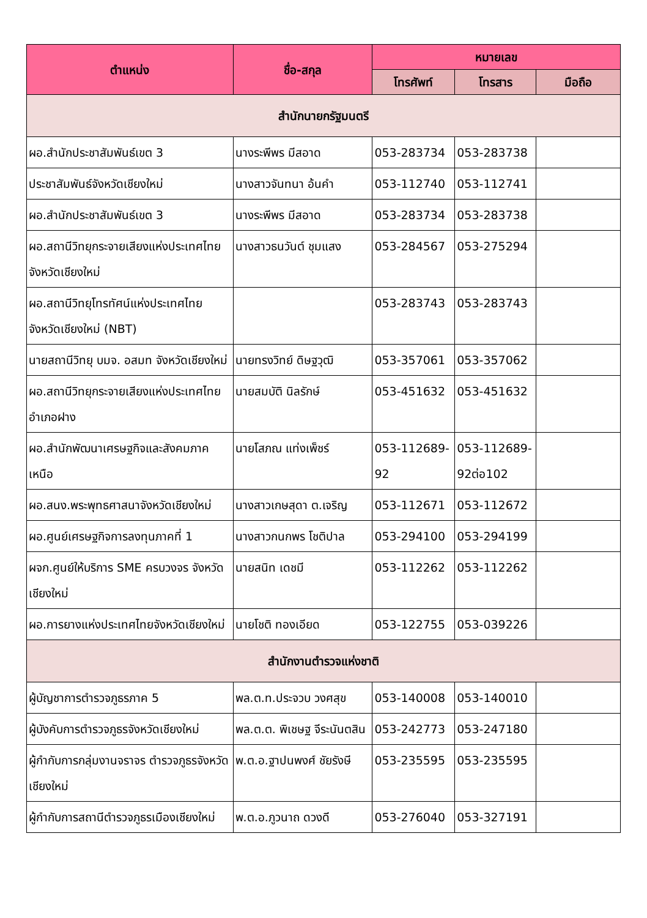| ตำแหน่ง | ชื่อ-สกุล | หมายเลข | | |
| --- | --- | --- | --- | --- |
| | | โทรศัพท์ | โทรสาร | มือถือ |
| สำนักนายกรัฐมนตรี | | | | |
| ผอ.สำนักประชาสัมพันธ์เขต 3 | นางระพีพร มีสอาด | 053-283734 | 053-283738 | |
| ประชาสัมพันธ์จังหวัดเชียงใหม่ | นางสาวจันทนา อ้นคำ | 053-112740 | 053-112741 | |
| ผอ.สำนักประชาสัมพันธ์เขต 3 | นางระพีพร มีสอาด | 053-283734 | 053-283738 | |
| ผอ.สถานีวิทยุกระจายเสียงแห่งประเทศไทย จังหวัดเชียงใหม่ | นางสาวธนวันต์ ชุมแสง | 053-284567 | 053-275294 | |
| ผอ.สถานีวิทยุโทรทัศน์แห่งประเทศไทย จังหวัดเชียงใหม่ (NBT) | | 053-283743 | 053-283743 | |
| นายสถานีวิทยุ บมจ. อสมท จังหวัดเชียงใหม่ | นายทรงวิทย์ ดิษฐวุฒิ | 053-357061 | 053-357062 | |
| ผอ.สถานีวิทยุกระจายเสียงแห่งประเทศไทย อำเภอฝาง | นายสมบัติ นิลรักษ์ | 053-451632 | 053-451632 | |
| ผอ.สำนักพัฒนาเศรษฐกิจและสังคมภาคเหนือ | นายโสภณ แท่งเพ็ชร์ | 053-112689-92 | 053-112689-92ต่อ102 | |
| ผอ.สนง.พระพุทธศาสนาจังหวัดเชียงใหม่ | นางสาวเกษสุดา ต.เจริญ | 053-112671 | 053-112672 | |
| ผอ.ศูนย์เศรษฐกิจการลงทุนภาคที่ 1 | นางสาวกนกพร โชติปาล | 053-294100 | 053-294199 | |
| ผจก.ศูนย์ให้บริการ SME ครบวงจร จังหวัดเชียงใหม่ | นายสนิท เดชมี | 053-112262 | 053-112262 | |
| ผอ.การยางแห่งประเทศไทยจังหวัดเชียงใหม่ | นายโชติ ทองเอียด | 053-122755 | 053-039226 | |
| สำนักงานตำรวจแห่งชาติ | | | | |
| ผู้บัญชาการตำรวจภูธรภาค 5 | พล.ต.ท.ประจวบ วงศสุข | 053-140008 | 053-140010 | |
| ผู้บังคับการตำรวจภูธรจังหวัดเชียงใหม่ | พล.ต.ต. พิเชษฐ จีระนันตสิน | 053-242773 | 053-247180 | |
| ผู้กำกับการกลุ่มงานจราจร ตำรวจภูธรจังหวัดเชียงใหม่ | พ.ต.อ.ฐาปนพงศ์ ชัยรังษี | 053-235595 | 053-235595 | |
| ผู้กำกับการสถานีตำรวจภูธรเมืองเชียงใหม่ | พ.ต.อ.ภูวนาถ ดวงดี | 053-276040 | 053-327191 | |